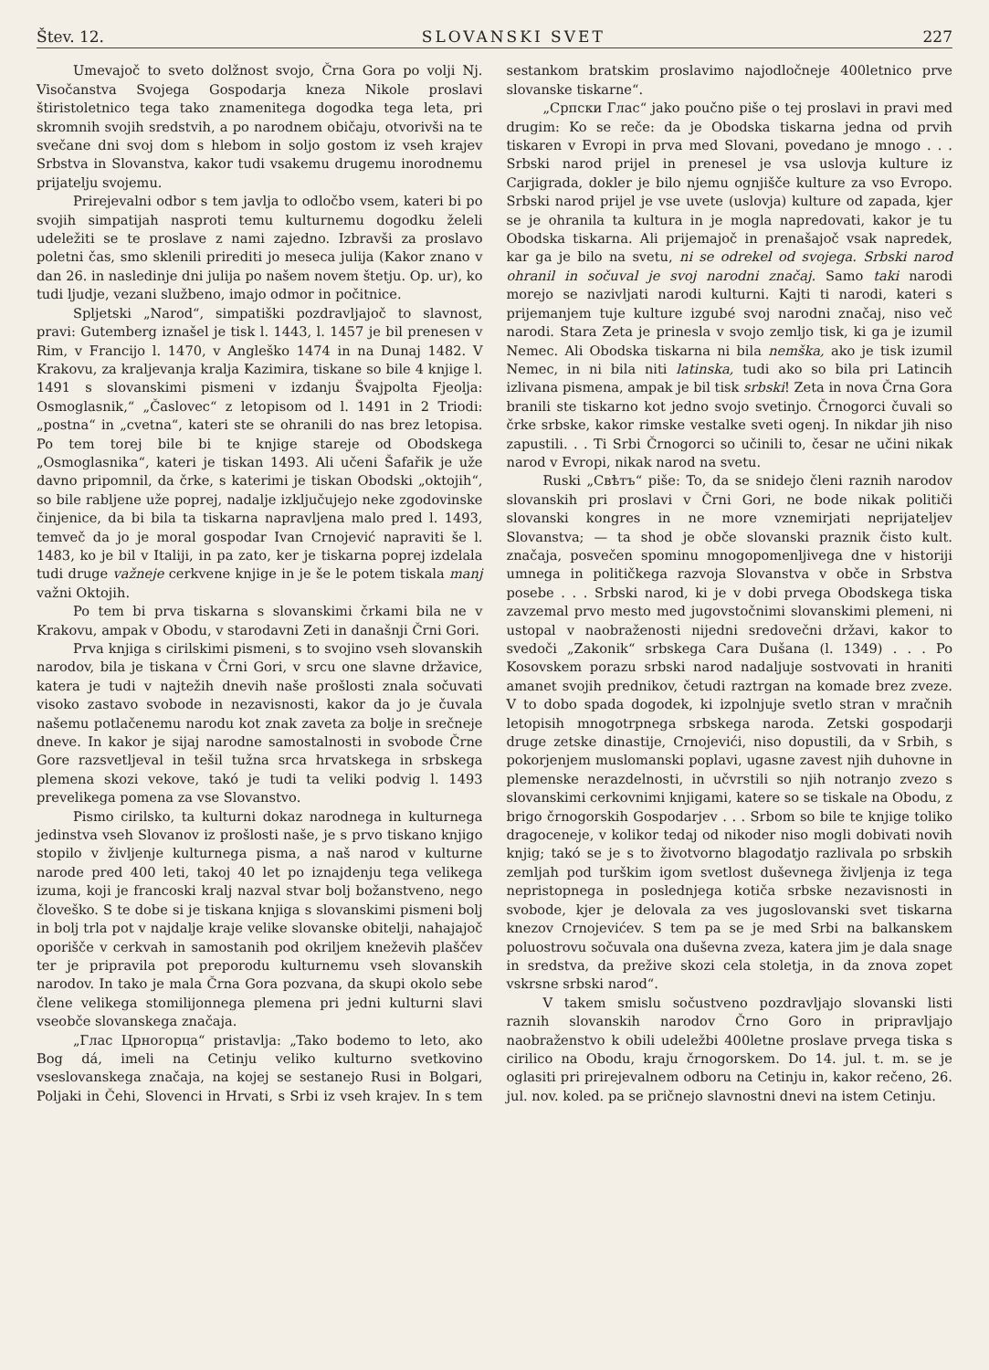Štev. 12. SLOVANSKI SVET 227
Umevajoč to sveto dolžnost svojo, Črna Gora po volji Nj. Visočanstva Svojega Gospodarja kneza Nikole proslavi štiristoletnico tega tako znamenitega dogodka tega leta, pri skromnih svojih sredstvih, a po narodnem običaju, otvorivši na te svečane dni svoj dom s hlebom in soljo gostom iz vseh krajev Srbstva in Slovanstva, kakor tudi vsakemu drugemu inorodnemu prijatelju svojemu.
Prirejevalni odbor s tem javlja to odločbo vsem, kateri bi po svojih simpatijah nasproti temu kulturnemu dogodku želeli udeležiti se te proslave z nami zajedno. Izbravši za proslavo poletni čas, smo sklenili prirediti jo meseca julija (Kakor znano v dan 26. in nasledinje dni julija po našem novem štetju. Op. ur), ko tudi ljudje, vezani službeno, imajo odmor in počitnice.
Spljetski „Narod“, simpatiški pozdravljajoč to slavnost, pravi: Gutemberg iznašel je tisk l. 1443, l. 1457 je bil prenesen v Rim, v Francijo l. 1470, v Angleško 1474 in na Dunaj 1482. V Krakovu, za kraljevanja kralja Kazimira, tiskane so bile 4 knjige l. 1491 s slovanskimi pismeni v izdanju Švajpolta Fjeolja: Osmoglasnik,“ „Časlovec“ z letopisom od l. 1491 in 2 Triodi: „postna“ in „cvetna“, kateri ste se ohranili do nas brez letopisa. Po tem torej bile bi te knjige stareje od Obodskega „Osmoglasnika“, kateri je tiskan 1493. Ali učeni Šafařik je uže davno pripomnil, da črke, s katerimi je tiskan Obodski „oktojih“, so bile rabljene uže poprej, nadalje izključujejo neke zgodovinske činjenice, da bi bila ta tiskarna napravljena malo pred l. 1493, temveč da jo je moral gospodar Ivan Crnojević napraviti še l. 1483, ko je bil v Italiji, in pa zato, ker je tiskarna poprej izdelala tudi druge važneje cerkvene knjige in je še le potem tiskala manj važni Oktojih.
Po tem bi prva tiskarna s slovanskimi črkami bila ne v Krakovu, ampak v Obodu, v starodavni Zeti in današnji Črni Gori.
Prva knjiga s cirilskimi pismeni, s to svojino vseh slovanskih narodov, bila je tiskana v Črni Gori, v srcu one slavne državice, katera je tudi v najtežih dnevih naše prošlosti znala sočuvati visoko zastavo svobode in nezavisnosti, kakor da jo je čuvala našemu potlačenemu narodu kot znak zaveta za bolje in srečneje dneve. In kakor je sijaj narodne samostalnosti in svobode Črne Gore razsvetljeval in tešil tužna srca hrvatskega in srbskega plemena skozi vekove, takó je tudi ta veliki podvig l. 1493 prevelikega pomena za vse Slovanstvo.
Pismo cirilsko, ta kulturni dokaz narodnega in kulturnega jedinstva vseh Slovanov iz prošlosti naše, je s prvo tiskano knjigo stopilo v življenje kulturnega pisma, a naš narod v kulturne narode pred 400 leti, takoj 40 let po iznajdenju tega velikega izuma, koji je francoski kralj nazval stvar bolj božanstveno, nego človeško. S te dobe si je tiskana knjiga s slovanskimi pismeni bolj in bolj trla pot v najdalje kraje velike slovanske obitelji, nahajajoč oporišče v cerkvah in samostanih pod okriljem kneževih plaščev ter je pripravila pot preporodu kulturnemu vseh slovanskih narodov. In tako je mala Črna Gora pozvana, da skupi okolo sebe člene velikega stomilijonnega plemena pri jedni kulturni slavi vseobče slovanskega značaja.
„Глас Црногорца“ pristavlja: „Tako bodemo to leto, ako Bog dá, imeli na Cetinju veliko kulturno svetkovino vseslovanskega značaja, na kojej se sestanejo Rusi in Bolgari, Poljaki in Čehi, Slovenci in Hrvati, s Srbi iz vseh krajev. In s tem sestankom bratskim proslavimo najodločneje 400letnico prve slovanske tiskarne“.
„Српски Глас“ jako poučno piše o tej proslavi in pravi med drugim: Ko se reče: da je Obodska tiskarna jedna od prvih tiskaren v Evropi in prva med Slovani, povedano je mnogo . . . Srbski narod prijel in prenesel je vsa uslovja kulture iz Carjigrada, dokler je bilo njemu ognjišče kulture za vso Evropo. Srbski narod prijel je vse uvete (uslovja) kulture od zapada, kjer se je ohranila ta kultura in je mogla napredovati, kakor je tu Obodska tiskarna. Ali prijemajoč in prenašajoč vsak napredek, kar ga je bilo na svetu, ni se odrekel od svojega. Srbski narod ohranil in sočuval je svoj narodni značaj. Samo taki narodi morejo se nazivljati narodi kulturni. Kajti ti narodi, kateri s prijemanjem tuje kulture izgubé svoj narodni značaj, niso več narodi. Stara Zeta je prinesla v svojo zemljo tisk, ki ga je izumil Nemec. Ali Obodska tiskarna ni bila nemška, ako je tisk izumil Nemec, in ni bila niti latinska, tudi ako so bila pri Latincih izlivana pismena, ampak je bil tisk srbski! Zeta in nova Črna Gora branili ste tiskarno kot jedno svojo svetinjo. Črnogorci čuvali so črke srbske, kakor rimske vestalke sveti ogenj. In nikdar jih niso zapustili. . . Ti Srbi Črnogorci so učinili to, česar ne učini nikak narod v Evropi, nikak narod na svetu.
Ruski „Свѣтъ“ piše: To, da se snidejo členi raznih narodov slovanskih pri proslavi v Črni Gori, ne bode nikak političi slovanski kongres in ne more vznemirjati neprijateljev Slovanstva; — ta shod je obče slovanski praznik čisto kult. značaja, posvečen spominu mnogopomenljivega dne v historiji umnega in političkega razvoja Slovanstva v obče in Srbstva posebe . . . Srbski narod, ki je v dobi prvega Obodskega tiska zavzemal prvo mesto med jugovstočnimi slovanskimi plemeni, ni ustopal v naobraženosti nijedni sredovečni državi, kakor to svedoči „Zakonik“ srbskega Cara Dušana (l. 1349) . . . Po Kosovskem porazu srbski narod nadaljuje sostvovati in hraniti amanet svojih prednikov, četudi raztrgan na komade brez zveze. V to dobo spada dogodek, ki izpolnjuje svetlo stran v mračnih letopisih mnogotrpnega srbskega naroda. Zetski gospodarji druge zetske dinastije, Crnojevići, niso dopustili, da v Srbih, s pokorjenjem muslomanski poplavi, ugasne zavest njih duhovne in plemenske nerazdelnosti, in učvrstili so njih notranjo zvezo s slovanskimi cerkovnimi knjigami, katere so se tiskale na Obodu, z brigo črnogorskih Gospodarjev . . . Srbom so bile te knjige toliko dragoceneje, v kolikor tedaj od nikoder niso mogli dobivati novih knjig; takó se je s to životvorno blagodatjo razlivala po srbskih zemljah pod turškim igom svetlost duševnega življenja iz tega nepristopnega in poslednjega kotiča srbske nezavisnosti in svobode, kjer je delovala za ves jugoslovanski svet tiskarna knezov Crnojevićev. S tem pa se je med Srbi na balkanskem poluostrovu sočuvala ona duševna zveza, katera jim je dala snage in sredstva, da prežive skozi cela stoletja, in da znova zopet vskrsne srbski narod“.
V takem smislu sočustveno pozdravljajo slovanski listi raznih slovanskih narodov Črno Goro in pripravljajo naobraženstvo k obili udeležbi 400letne proslave prvega tiska s cirilico na Obodu, kraju črnogorskem. Do 14. jul. t. m. se je oglasiti pri prirejevalnem odboru na Cetinju in, kakor rečeno, 26. jul. nov. koled. pa se pričnejo slavnostni dnevi na istem Cetinju.